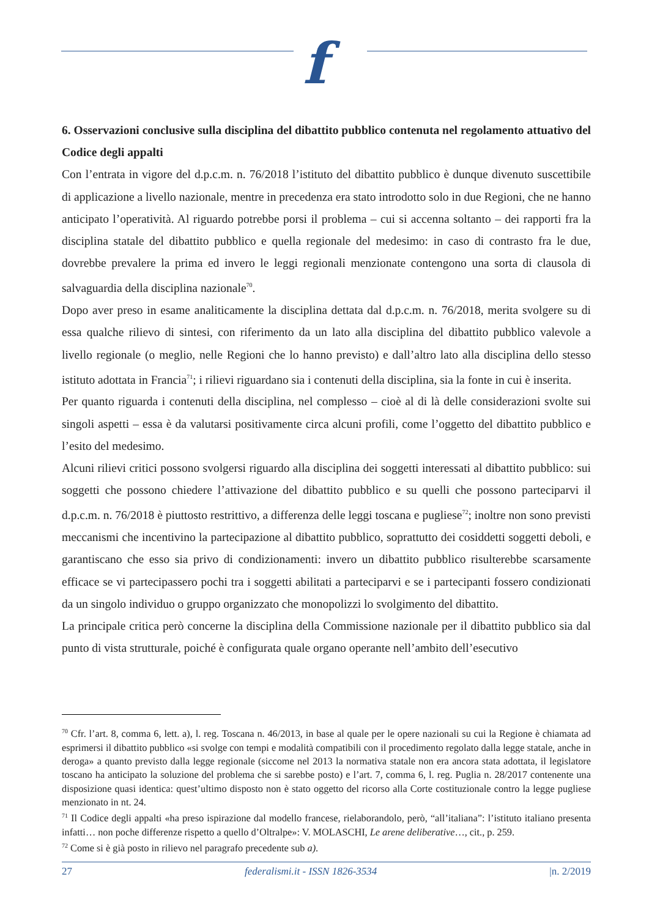f
6. Osservazioni conclusive sulla disciplina del dibattito pubblico contenuta nel regolamento attuativo del Codice degli appalti
Con l’entrata in vigore del d.p.c.m. n. 76/2018 l’istituto del dibattito pubblico è dunque divenuto suscettibile di applicazione a livello nazionale, mentre in precedenza era stato introdotto solo in due Regioni, che ne hanno anticipato l’operatività. Al riguardo potrebbe porsi il problema – cui si accenna soltanto – dei rapporti fra la disciplina statale del dibattito pubblico e quella regionale del medesimo: in caso di contrasto fra le due, dovrebbe prevalere la prima ed invero le leggi regionali menzionate contengono una sorta di clausola di salvaguardia della disciplina nazionale<sup>70</sup>.
Dopo aver preso in esame analiticamente la disciplina dettata dal d.p.c.m. n. 76/2018, merita svolgere su di essa qualche rilievo di sintesi, con riferimento da un lato alla disciplina del dibattito pubblico valevole a livello regionale (o meglio, nelle Regioni che lo hanno previsto) e dall’altro lato alla disciplina dello stesso istituto adottata in Francia<sup>71</sup>; i rilievi riguardano sia i contenuti della disciplina, sia la fonte in cui è inserita.
Per quanto riguarda i contenuti della disciplina, nel complesso – cioè al di là delle considerazioni svolte sui singoli aspetti – essa è da valutarsi positivamente circa alcuni profili, come l’oggetto del dibattito pubblico e l’esito del medesimo.
Alcuni rilievi critici possono svolgersi riguardo alla disciplina dei soggetti interessati al dibattito pubblico: sui soggetti che possono chiedere l’attivazione del dibattito pubblico e su quelli che possono parteciparvi il d.p.c.m. n. 76/2018 è piuttosto restrittivo, a differenza delle leggi toscana e pugliese<sup>72</sup>; inoltre non sono previsti meccanismi che incentivino la partecipazione al dibattito pubblico, soprattutto dei cosiddetti soggetti deboli, e garantiscano che esso sia privo di condizionamenti: invero un dibattito pubblico risulterebbe scarsamente efficace se vi partecipassero pochi tra i soggetti abilitati a parteciparvi e se i partecipanti fossero condizionati da un singolo individuo o gruppo organizzato che monopolizzi lo svolgimento del dibattito.
La principale critica però concerne la disciplina della Commissione nazionale per il dibattito pubblico sia dal punto di vista strutturale, poiché è configurata quale organo operante nell’ambito dell’esecutivo
<sup>70</sup> Cfr. l’art. 8, comma 6, lett. a), l. reg. Toscana n. 46/2013, in base al quale per le opere nazionali su cui la Regione è chiamata ad esprimersi il dibattito pubblico «si svolge con tempi e modalità compatibili con il procedimento regolato dalla legge statale, anche in deroga» a quanto previsto dalla legge regionale (siccome nel 2013 la normativa statale non era ancora stata adottata, il legislatore toscano ha anticipato la soluzione del problema che si sarebbe posto) e l’art. 7, comma 6, l. reg. Puglia n. 28/2017 contenente una disposizione quasi identica: quest’ultimo disposto non è stato oggetto del ricorso alla Corte costituzionale contro la legge pugliese menzionato in nt. 24.
<sup>71</sup> Il Codice degli appalti «ha preso ispirazione dal modello francese, rielaborandolo, però, “all’italiana”: l’istituto italiano presenta infatti… non poche differenze rispetto a quello d’Oltralpe»: V. MOLASCHI, Le arene deliberative…, cit., p. 259.
<sup>72</sup> Come si è già posto in rilievo nel paragrafo precedente sub a).
27 federalismi.it - ISSN 1826-3534 |n. 2/2019